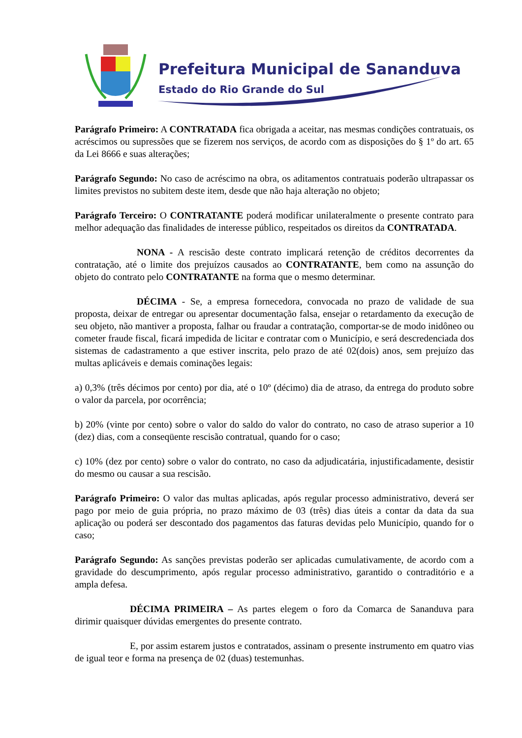Prefeitura Municipal de Sananduva
Estado do Rio Grande do Sul
Parágrafo Primeiro: A CONTRATADA fica obrigada a aceitar, nas mesmas condições contratuais, os acréscimos ou supressões que se fizerem nos serviços, de acordo com as disposições do § 1º do art. 65 da Lei 8666 e suas alterações;
Parágrafo Segundo: No caso de acréscimo na obra, os aditamentos contratuais poderão ultrapassar os limites previstos no subitem deste item, desde que não haja alteração no objeto;
Parágrafo Terceiro: O CONTRATANTE poderá modificar unilateralmente o presente contrato para melhor adequação das finalidades de interesse público, respeitados os direitos da CONTRATADA.
NONA - A rescisão deste contrato implicará retenção de créditos decorrentes da contratação, até o limite dos prejuízos causados ao CONTRATANTE, bem como na assunção do objeto do contrato pelo CONTRATANTE na forma que o mesmo determinar.
DÉCIMA - Se, a empresa fornecedora, convocada no prazo de validade de sua proposta, deixar de entregar ou apresentar documentação falsa, ensejar o retardamento da execução de seu objeto, não mantiver a proposta, falhar ou fraudar a contratação, comportar-se de modo inidôneo ou cometer fraude fiscal, ficará impedida de licitar e contratar com o Município, e será descredenciada dos sistemas de cadastramento a que estiver inscrita, pelo prazo de até 02(dois) anos, sem prejuízo das multas aplicáveis e demais cominações legais:
a) 0,3% (três décimos por cento) por dia, até o 10º (décimo) dia de atraso, da entrega do produto sobre o valor da parcela, por ocorrência;
b) 20% (vinte por cento) sobre o valor do saldo do valor do contrato, no caso de atraso superior a 10 (dez) dias, com a conseqüente rescisão contratual, quando for o caso;
c) 10% (dez por cento) sobre o valor do contrato, no caso da adjudicatária, injustificadamente, desistir do mesmo ou causar a sua rescisão.
Parágrafo Primeiro: O valor das multas aplicadas, após regular processo administrativo, deverá ser pago por meio de guia própria, no prazo máximo de 03 (três) dias úteis a contar da data da sua aplicação ou poderá ser descontado dos pagamentos das faturas devidas pelo Município, quando for o caso;
Parágrafo Segundo: As sanções previstas poderão ser aplicadas cumulativamente, de acordo com a gravidade do descumprimento, após regular processo administrativo, garantido o contraditório e a ampla defesa.
DÉCIMA PRIMEIRA – As partes elegem o foro da Comarca de Sananduva para dirimir quaisquer dúvidas emergentes do presente contrato.
E, por assim estarem justos e contratados, assinam o presente instrumento em quatro vias de igual teor e forma na presença de 02 (duas) testemunhas.